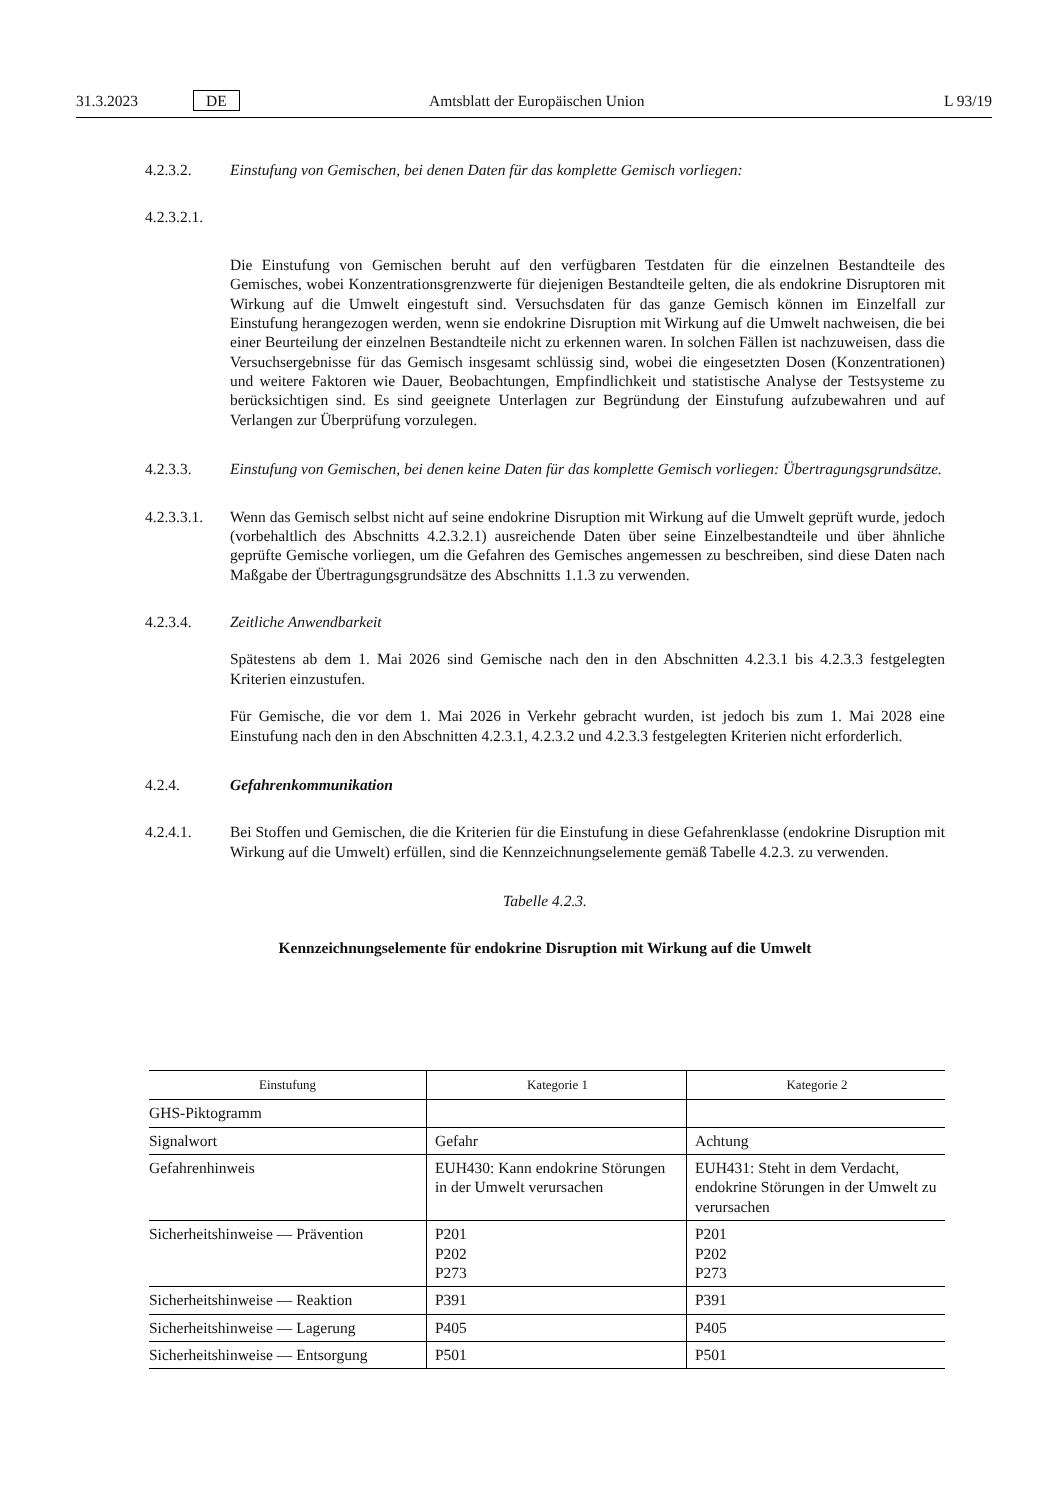31.3.2023 DE Amtsblatt der Europäischen Union L 93/19
4.2.3.2. Einstufung von Gemischen, bei denen Daten für das komplette Gemisch vorliegen:
4.2.3.2.1.
Die Einstufung von Gemischen beruht auf den verfügbaren Testdaten für die einzelnen Bestandteile des Gemisches, wobei Konzentrationsgrenzwerte für diejenigen Bestandteile gelten, die als endokrine Disruptoren mit Wirkung auf die Umwelt eingestuft sind. Versuchsdaten für das ganze Gemisch können im Einzelfall zur Einstufung herangezogen werden, wenn sie endokrine Disruption mit Wirkung auf die Umwelt nachweisen, die bei einer Beurteilung der einzelnen Bestandteile nicht zu erkennen waren. In solchen Fällen ist nachzuweisen, dass die Versuchsergebnisse für das Gemisch insgesamt schlüssig sind, wobei die eingesetzten Dosen (Konzentrationen) und weitere Faktoren wie Dauer, Beobachtungen, Empfindlichkeit und statistische Analyse der Testsysteme zu berücksichtigen sind. Es sind geeignete Unterlagen zur Begründung der Einstufung aufzubewahren und auf Verlangen zur Überprüfung vorzulegen.
4.2.3.3. Einstufung von Gemischen, bei denen keine Daten für das komplette Gemisch vorliegen: Übertragungsgrundsätze.
4.2.3.3.1.
Wenn das Gemisch selbst nicht auf seine endokrine Disruption mit Wirkung auf die Umwelt geprüft wurde, jedoch (vorbehaltlich des Abschnitts 4.2.3.2.1) ausreichende Daten über seine Einzelbestandteile und über ähnliche geprüfte Gemische vorliegen, um die Gefahren des Gemisches angemessen zu beschreiben, sind diese Daten nach Maßgabe der Übertragungsgrundsätze des Abschnitts 1.1.3 zu verwenden.
4.2.3.4. Zeitliche Anwendbarkeit
Spätestens ab dem 1. Mai 2026 sind Gemische nach den in den Abschnitten 4.2.3.1 bis 4.2.3.3 festgelegten Kriterien einzustufen.
Für Gemische, die vor dem 1. Mai 2026 in Verkehr gebracht wurden, ist jedoch bis zum 1. Mai 2028 eine Einstufung nach den in den Abschnitten 4.2.3.1, 4.2.3.2 und 4.2.3.3 festgelegten Kriterien nicht erforderlich.
4.2.4. Gefahrenkommunikation
4.2.4.1. Bei Stoffen und Gemischen, die die Kriterien für die Einstufung in diese Gefahrenklasse (endokrine Disruption mit Wirkung auf die Umwelt) erfüllen, sind die Kennzeichnungselemente gemäß Tabelle 4.2.3. zu verwenden.
Tabelle 4.2.3.
Kennzeichnungselemente für endokrine Disruption mit Wirkung auf die Umwelt
| Einstufung | Kategorie 1 | Kategorie 2 |
| --- | --- | --- |
| GHS-Piktogramm | | |
| Signalwort | Gefahr | Achtung |
| Gefahrenhinweis | EUH430: Kann endokrine Störungen in der Umwelt verursachen | EUH431: Steht in dem Verdacht, endokrine Störungen in der Umwelt zu verursachen |
| Sicherheitshinweise — Prävention | P201 P202 P273 | P201 P202 P273 |
| Sicherheitshinweise — Reaktion | P391 | P391 |
| Sicherheitshinweise — Lagerung | P405 | P405 |
| Sicherheitshinweise — Entsorgung | P501 | P501 |